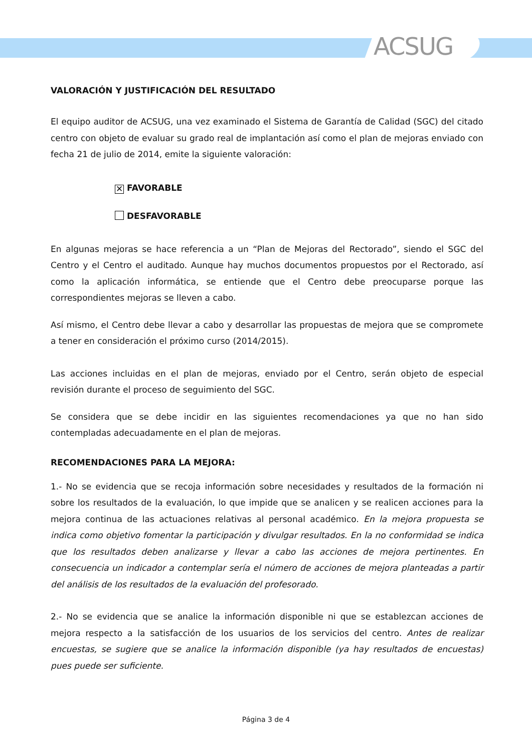ACSUG
VALORACIÓN Y JUSTIFICACIÓN DEL RESULTADO
El equipo auditor de ACSUG, una vez examinado el Sistema de Garantía de Calidad (SGC) del citado centro con objeto de evaluar su grado real de implantación así como el plan de mejoras enviado con fecha 21 de julio de 2014, emite la siguiente valoración:
✕ FAVORABLE
DESFAVORABLE
En algunas mejoras se hace referencia a un “Plan de Mejoras del Rectorado”, siendo el SGC del Centro y el Centro el auditado. Aunque hay muchos documentos propuestos por el Rectorado, así como la aplicación informática, se entiende que el Centro debe preocuparse porque las correspondientes mejoras se lleven a cabo.
Así mismo, el Centro debe llevar a cabo y desarrollar las propuestas de mejora que se compromete a tener en consideración el próximo curso (2014/2015).
Las acciones incluidas en el plan de mejoras, enviado por el Centro, serán objeto de especial revisión durante el proceso de seguimiento del SGC.
Se considera que se debe incidir en las siguientes recomendaciones ya que no han sido contempladas adecuadamente en el plan de mejoras.
RECOMENDACIONES PARA LA MEJORA:
1.- No se evidencia que se recoja información sobre necesidades y resultados de la formación ni sobre los resultados de la evaluación, lo que impide que se analicen y se realicen acciones para la mejora continua de las actuaciones relativas al personal académico. En la mejora propuesta se indica como objetivo fomentar la participación y divulgar resultados. En la no conformidad se indica que los resultados deben analizarse y llevar a cabo las acciones de mejora pertinentes. En consecuencia un indicador a contemplar sería el número de acciones de mejora planteadas a partir del análisis de los resultados de la evaluación del profesorado.
2.- No se evidencia que se analice la información disponible ni que se establezcan acciones de mejora respecto a la satisfacción de los usuarios de los servicios del centro. Antes de realizar encuestas, se sugiere que se analice la información disponible (ya hay resultados de encuestas) pues puede ser suficiente.
Página 3 de 4